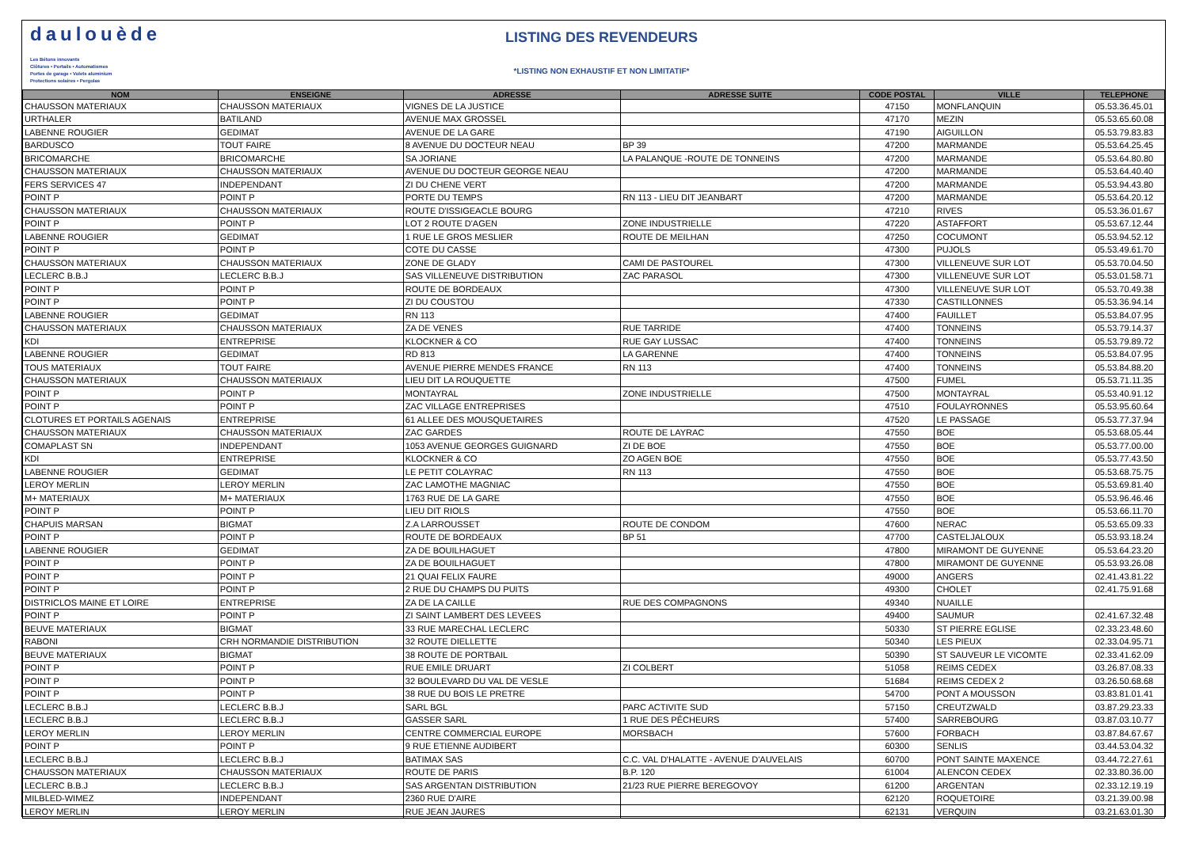daulouède
Les Bétons innovants
Clôtures • Portails • Automatismes
Portes de garage • Volets aluminium
Protections solaires • Pergolas
LISTING DES REVENDEURS
*LISTING NON EXHAUSTIF ET NON LIMITATIF*
| NOM | ENSEIGNE | ADRESSE | ADRESSE SUITE | CODE POSTAL | VILLE | TELEPHONE |
| --- | --- | --- | --- | --- | --- | --- |
| CHAUSSON MATERIAUX | CHAUSSON MATERIAUX | VIGNES DE LA JUSTICE | | 47150 | MONFLANQUIN | 05.53.36.45.01 |
| URTHALER | BATILAND | AVENUE MAX GROSSEL | | 47170 | MEZIN | 05.53.65.60.08 |
| LABENNE ROUGIER | GEDIMAT | AVENUE DE LA GARE | | 47190 | AIGUILLON | 05.53.79.83.83 |
| BARDUSCO | TOUT FAIRE | 8 AVENUE DU DOCTEUR NEAU | BP 39 | 47200 | MARMANDE | 05.53.64.25.45 |
| BRICOMARCHE | BRICOMARCHE | SA JORIANE | LA PALANQUE -ROUTE DE TONNEINS | 47200 | MARMANDE | 05.53.64.80.80 |
| CHAUSSON MATERIAUX | CHAUSSON MATERIAUX | AVENUE DU DOCTEUR GEORGE NEAU | | 47200 | MARMANDE | 05.53.64.40.40 |
| FERS SERVICES 47 | INDEPENDANT | ZI DU CHENE VERT | | 47200 | MARMANDE | 05.53.94.43.80 |
| POINT P | POINT P | PORTE DU TEMPS | RN 113 - LIEU DIT JEANBART | 47200 | MARMANDE | 05.53.64.20.12 |
| CHAUSSON MATERIAUX | CHAUSSON MATERIAUX | ROUTE D'ISSIGEACLE BOURG | | 47210 | RIVES | 05.53.36.01.67 |
| POINT P | POINT P | LOT 2 ROUTE D'AGEN | ZONE INDUSTRIELLE | 47220 | ASTAFFORT | 05.53.67.12.44 |
| LABENNE ROUGIER | GEDIMAT | 1 RUE LE GROS MESLIER | ROUTE DE MEILHAN | 47250 | COCUMONT | 05.53.94.52.12 |
| POINT P | POINT P | COTE DU CASSE | | 47300 | PUJOLS | 05.53.49.61.70 |
| CHAUSSON MATERIAUX | CHAUSSON MATERIAUX | ZONE DE GLADY | CAMI DE PASTOUREL | 47300 | VILLENEUVE SUR LOT | 05.53.70.04.50 |
| LECLERC B.B.J | LECLERC B.B.J | SAS VILLENEUVE DISTRIBUTION | ZAC PARASOL | 47300 | VILLENEUVE SUR LOT | 05.53.01.58.71 |
| POINT P | POINT P | ROUTE DE BORDEAUX | | 47300 | VILLENEUVE SUR LOT | 05.53.70.49.38 |
| POINT P | POINT P | ZI DU COUSTOU | | 47330 | CASTILLONNES | 05.53.36.94.14 |
| LABENNE ROUGIER | GEDIMAT | RN 113 | | 47400 | FAUILLET | 05.53.84.07.95 |
| CHAUSSON MATERIAUX | CHAUSSON MATERIAUX | ZA DE VENES | RUE TARRIDE | 47400 | TONNEINS | 05.53.79.14.37 |
| KDI | ENTREPRISE | KLOCKNER & CO | RUE GAY LUSSAC | 47400 | TONNEINS | 05.53.79.89.72 |
| LABENNE ROUGIER | GEDIMAT | RD 813 | LA GARENNE | 47400 | TONNEINS | 05.53.84.07.95 |
| TOUS MATERIAUX | TOUT FAIRE | AVENUE PIERRE MENDES FRANCE | RN 113 | 47400 | TONNEINS | 05.53.84.88.20 |
| CHAUSSON MATERIAUX | CHAUSSON MATERIAUX | LIEU DIT LA ROUQUETTE | | 47500 | FUMEL | 05.53.71.11.35 |
| POINT P | POINT P | MONTAYRAL | ZONE INDUSTRIELLE | 47500 | MONTAYRAL | 05.53.40.91.12 |
| POINT P | POINT P | ZAC VILLAGE ENTREPRISES | | 47510 | FOULAYRONNES | 05.53.95.60.64 |
| CLOTURES ET PORTAILS AGENAIS | ENTREPRISE | 61 ALLEE DES MOUSQUETAIRES | | 47520 | LE PASSAGE | 05.53.77.37.94 |
| CHAUSSON MATERIAUX | CHAUSSON MATERIAUX | ZAC GARDES | ROUTE DE LAYRAC | 47550 | BOE | 05.53.68.05.44 |
| COMAPLAST SN | INDEPENDANT | 1053 AVENUE GEORGES GUIGNARD | ZI DE BOE | 47550 | BOE | 05.53.77.00.00 |
| KDI | ENTREPRISE | KLOCKNER & CO | ZO AGEN BOE | 47550 | BOE | 05.53.77.43.50 |
| LABENNE ROUGIER | GEDIMAT | LE PETIT COLAYRAC | RN 113 | 47550 | BOE | 05.53.68.75.75 |
| LEROY MERLIN | LEROY MERLIN | ZAC LAMOTHE MAGNIAC | | 47550 | BOE | 05.53.69.81.40 |
| M+ MATERIAUX | M+ MATERIAUX | 1763 RUE DE LA GARE | | 47550 | BOE | 05.53.96.46.46 |
| POINT P | POINT P | LIEU DIT RIOLS | | 47550 | BOE | 05.53.66.11.70 |
| CHAPUIS MARSAN | BIGMAT | Z.A LARROUSSET | ROUTE DE CONDOM | 47600 | NERAC | 05.53.65.09.33 |
| POINT P | POINT P | ROUTE DE BORDEAUX | BP 51 | 47700 | CASTELJALOUX | 05.53.93.18.24 |
| LABENNE ROUGIER | GEDIMAT | ZA DE BOUILHAGUET | | 47800 | MIRAMONT DE GUYENNE | 05.53.64.23.20 |
| POINT P | POINT P | ZA DE BOUILHAGUET | | 47800 | MIRAMONT DE GUYENNE | 05.53.93.26.08 |
| POINT P | POINT P | 21 QUAI FELIX FAURE | | 49000 | ANGERS | 02.41.43.81.22 |
| POINT P | POINT P | 2 RUE DU CHAMPS DU PUITS | | 49300 | CHOLET | 02.41.75.91.68 |
| DISTRICLOS MAINE ET LOIRE | ENTREPRISE | ZA DE LA CAILLE | RUE DES COMPAGNONS | 49340 | NUAILLE | |
| POINT P | POINT P | ZI SAINT LAMBERT DES LEVEES | | 49400 | SAUMUR | 02.41.67.32.48 |
| BEUVE MATERIAUX | BIGMAT | 33 RUE MARECHAL LECLERC | | 50330 | ST PIERRE EGLISE | 02.33.23.48.60 |
| RABONI | CRH NORMANDIE DISTRIBUTION | 32 ROUTE DIELLETTE | | 50340 | LES PIEUX | 02.33.04.95.71 |
| BEUVE MATERIAUX | BIGMAT | 38 ROUTE DE PORTBAIL | | 50390 | ST SAUVEUR LE VICOMTE | 02.33.41.62.09 |
| POINT P | POINT P | RUE EMILE DRUART | ZI COLBERT | 51058 | REIMS CEDEX | 03.26.87.08.33 |
| POINT P | POINT P | 32 BOULEVARD DU VAL DE VESLE | | 51684 | REIMS CEDEX 2 | 03.26.50.68.68 |
| POINT P | POINT P | 38 RUE DU BOIS LE PRETRE | | 54700 | PONT A MOUSSON | 03.83.81.01.41 |
| LECLERC B.B.J | LECLERC B.B.J | SARL BGL | PARC ACTIVITE SUD | 57150 | CREUTZWALD | 03.87.29.23.33 |
| LECLERC B.B.J | LECLERC B.B.J | GASSER SARL | 1 RUE DES PÊCHEURS | 57400 | SARREBOURG | 03.87.03.10.77 |
| LEROY MERLIN | LEROY MERLIN | CENTRE COMMERCIAL EUROPE | MORSBACH | 57600 | FORBACH | 03.87.84.67.67 |
| POINT P | POINT P | 9 RUE ETIENNE AUDIBERT | | 60300 | SENLIS | 03.44.53.04.32 |
| LECLERC B.B.J | LECLERC B.B.J | BATIMAX SAS | C.C. VAL D'HALATTE - AVENUE D'AUVELAIS | 60700 | PONT SAINTE MAXENCE | 03.44.72.27.61 |
| CHAUSSON MATERIAUX | CHAUSSON MATERIAUX | ROUTE DE PARIS | B.P. 120 | 61004 | ALENCON CEDEX | 02.33.80.36.00 |
| LECLERC B.B.J | LECLERC B.B.J | SAS ARGENTAN DISTRIBUTION | 21/23 RUE PIERRE BEREGOVOY | 61200 | ARGENTAN | 02.33.12.19.19 |
| MILBLED-WIMEZ | INDEPENDANT | 2360 RUE D'AIRE | | 62120 | ROQUETOIRE | 03.21.39.00.98 |
| LEROY MERLIN | LEROY MERLIN | RUE JEAN JAURES | | 62131 | VERQUIN | 03.21.63.01.30 |